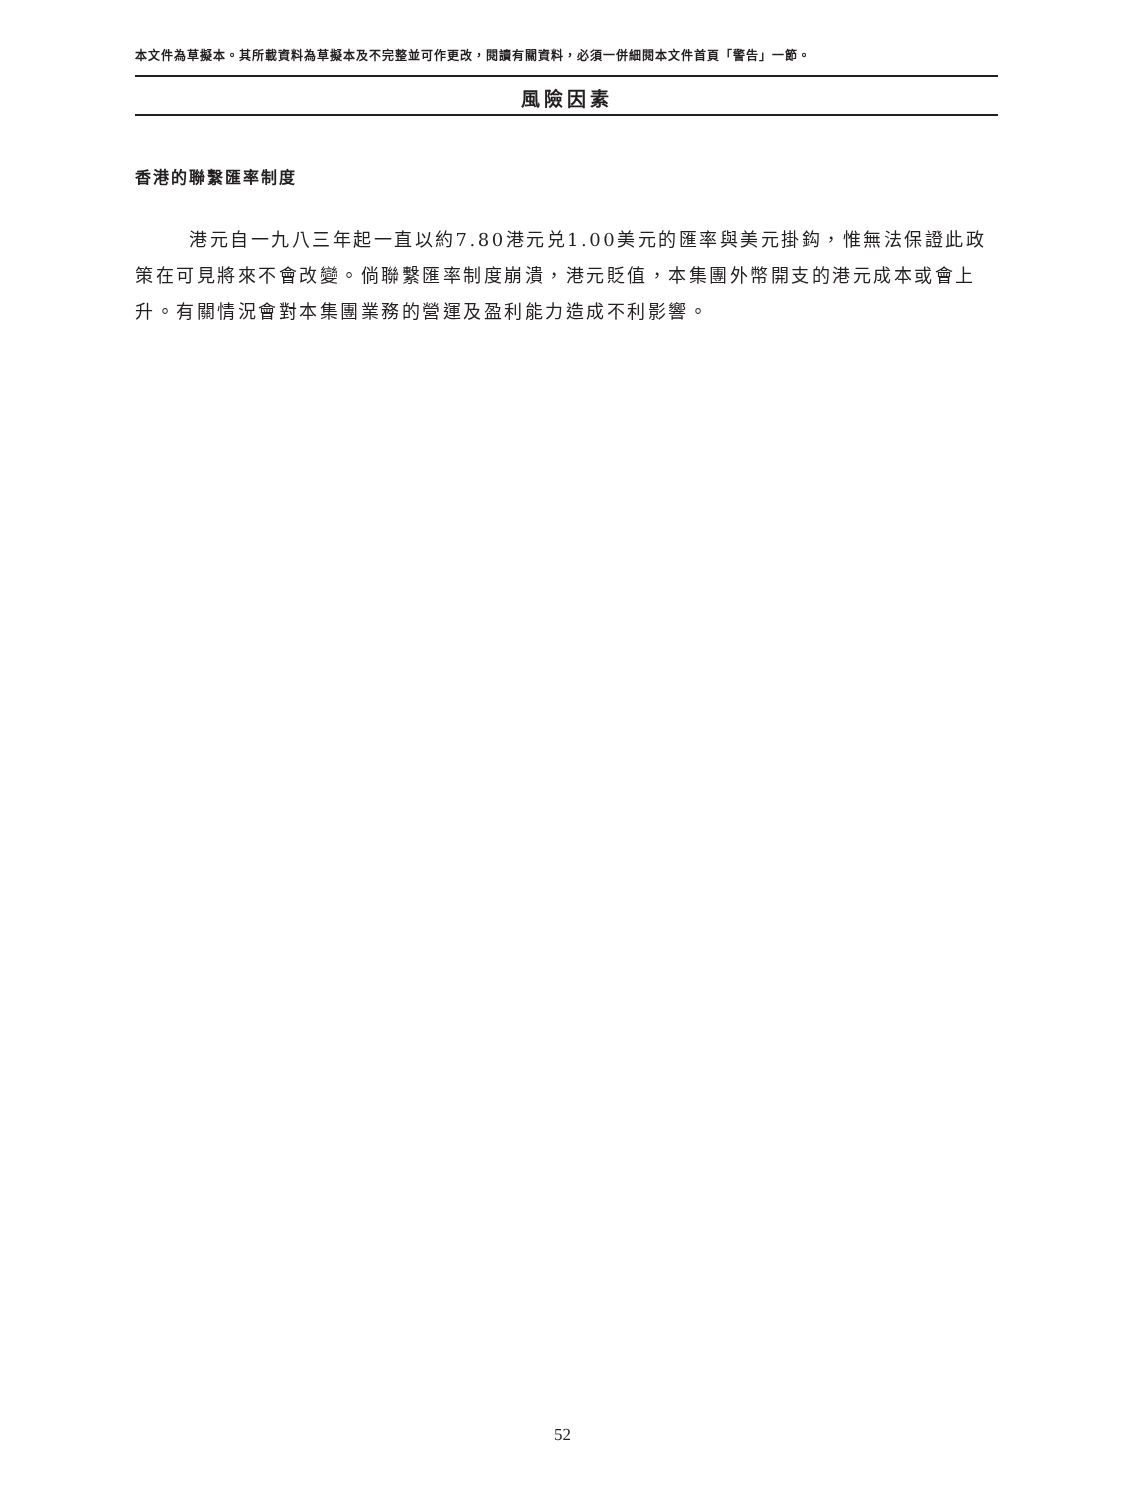本文件為草擬本。其所載資料為草擬本及不完整並可作更改，閱讀有關資料，必須一併細閱本文件首頁「警告」一節。
風險因素
香港的聯繫匯率制度
港元自一九八三年起一直以約7.80港元兑1.00美元的匯率與美元掛鈎，惟無法保證此政策在可見將來不會改變。倘聯繫匯率制度崩潰，港元貶值，本集團外幣開支的港元成本或會上升。有關情況會對本集團業務的營運及盈利能力造成不利影響。
52